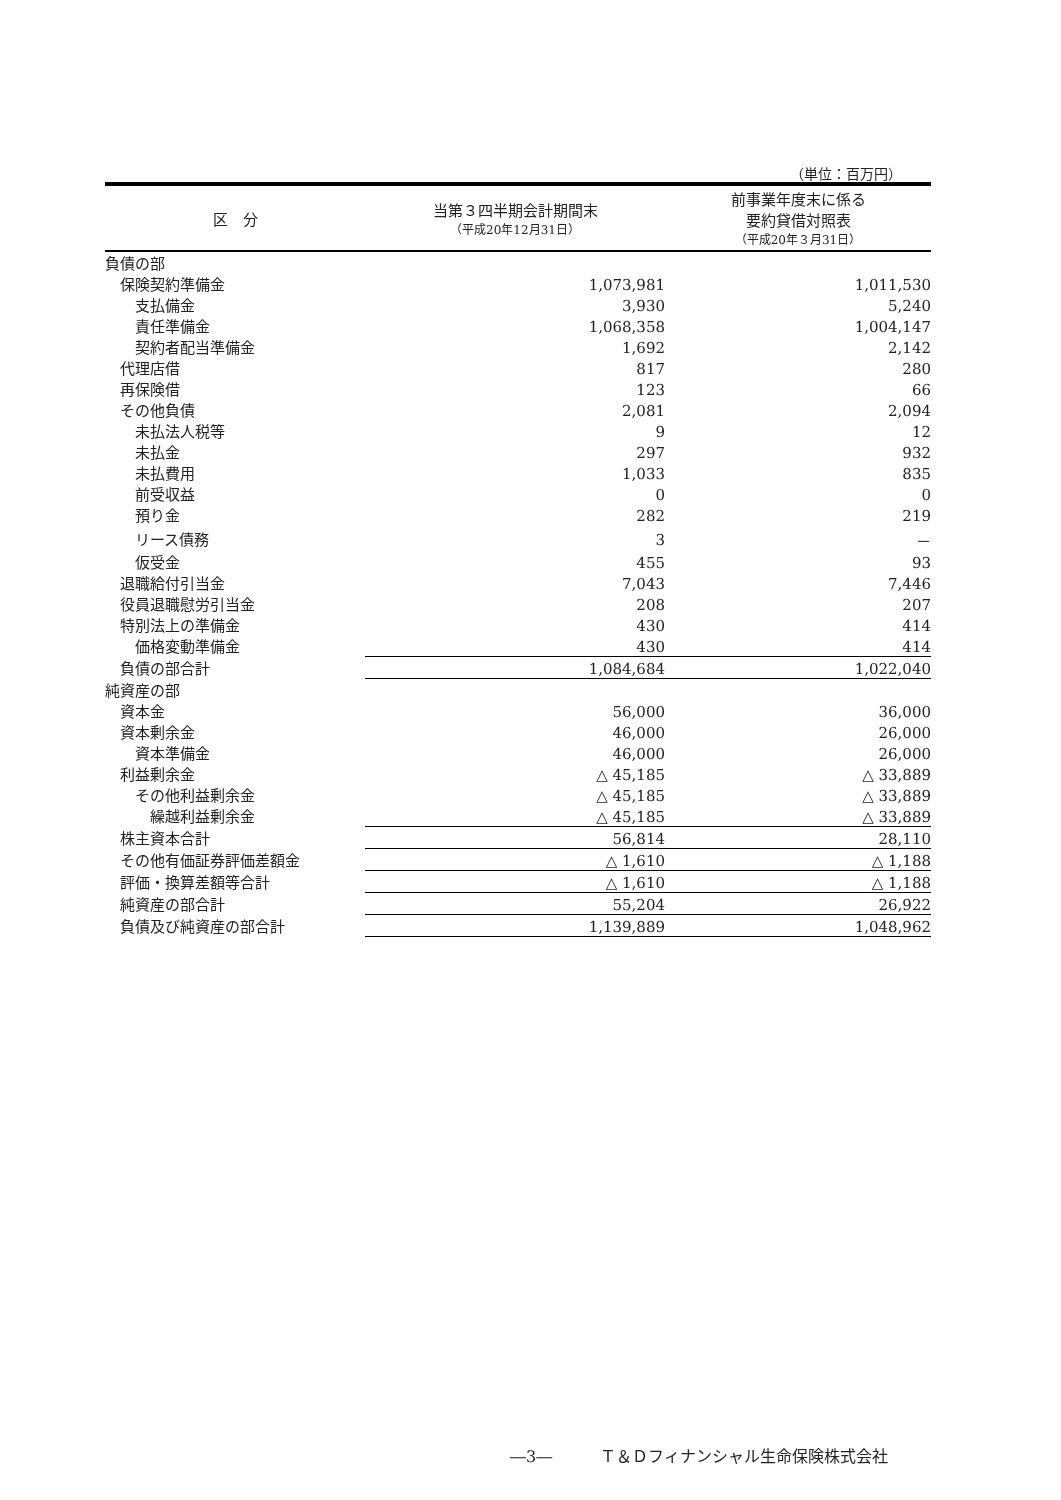（単位：百万円）
| 区 分 | 当第３四半期会計期間末 （平成20年12月31日） | 前事業年度末に係る 要約貸借対照表 （平成20年３月31日） |
| --- | --- | --- |
| 負債の部 | | |
| 保険契約準備金 | 1,073,981 | 1,011,530 |
| 支払備金 | 3,930 | 5,240 |
| 責任準備金 | 1,068,358 | 1,004,147 |
| 契約者配当準備金 | 1,692 | 2,142 |
| 代理店借 | 817 | 280 |
| 再保険借 | 123 | 66 |
| その他負債 | 2,081 | 2,094 |
| 未払法人税等 | 9 | 12 |
| 未払金 | 297 | 932 |
| 未払費用 | 1,033 | 835 |
| 前受収益 | 0 | 0 |
| 預り金 | 282 | 219 |
| リース債務 | 3 | － |
| 仮受金 | 455 | 93 |
| 退職給付引当金 | 7,043 | 7,446 |
| 役員退職慰労引当金 | 208 | 207 |
| 特別法上の準備金 | 430 | 414 |
| 価格変動準備金 | 430 | 414 |
| 負債の部合計 | 1,084,684 | 1,022,040 |
| 純資産の部 | | |
| 資本金 | 56,000 | 36,000 |
| 資本剰余金 | 46,000 | 26,000 |
| 資本準備金 | 46,000 | 26,000 |
| 利益剰余金 | △ 45,185 | △ 33,889 |
| その他利益剰余金 | △ 45,185 | △ 33,889 |
| 繰越利益剰余金 | △ 45,185 | △ 33,889 |
| 株主資本合計 | 56,814 | 28,110 |
| その他有価証券評価差額金 | △ 1,610 | △ 1,188 |
| 評価・換算差額等合計 | △ 1,610 | △ 1,188 |
| 純資産の部合計 | 55,204 | 26,922 |
| 負債及び純資産の部合計 | 1,139,889 | 1,048,962 |
―3―　　　Ｔ＆Ｄフィナンシャル生命保険株式会社